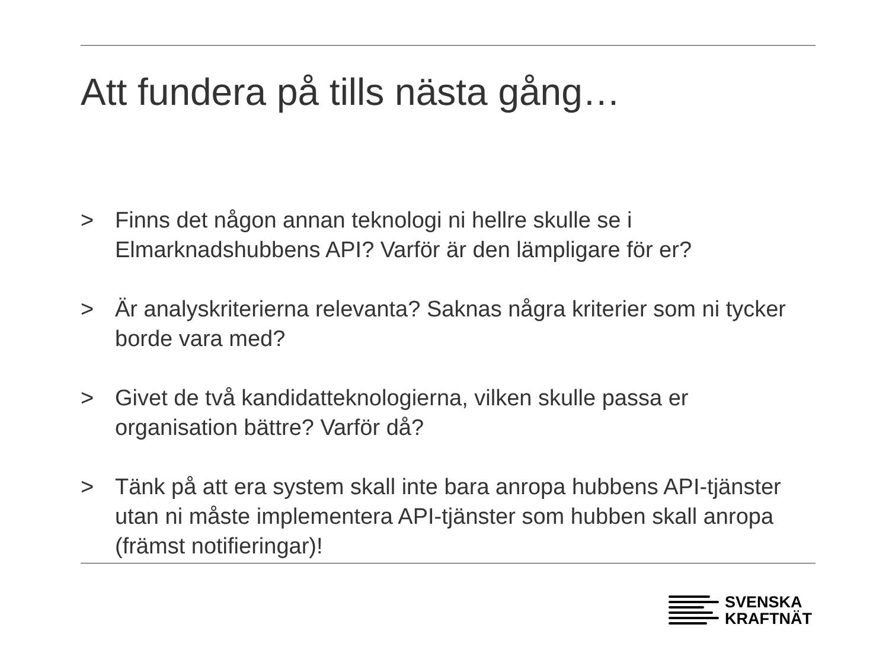Att fundera på tills nästa gång…
> Finns det någon annan teknologi ni hellre skulle se i Elmarknadshubbens API? Varför är den lämpligare för er?
> Är analyskriterierna relevanta? Saknas några kriterier som ni tycker borde vara med?
> Givet de två kandidatteknologierna, vilken skulle passa er organisation bättre? Varför då?
> Tänk på att era system skall inte bara anropa hubbens API-tjänster utan ni måste implementera API-tjänster som hubben skall anropa (främst notifieringar)!
SVENSKA
KRAFTNÄT